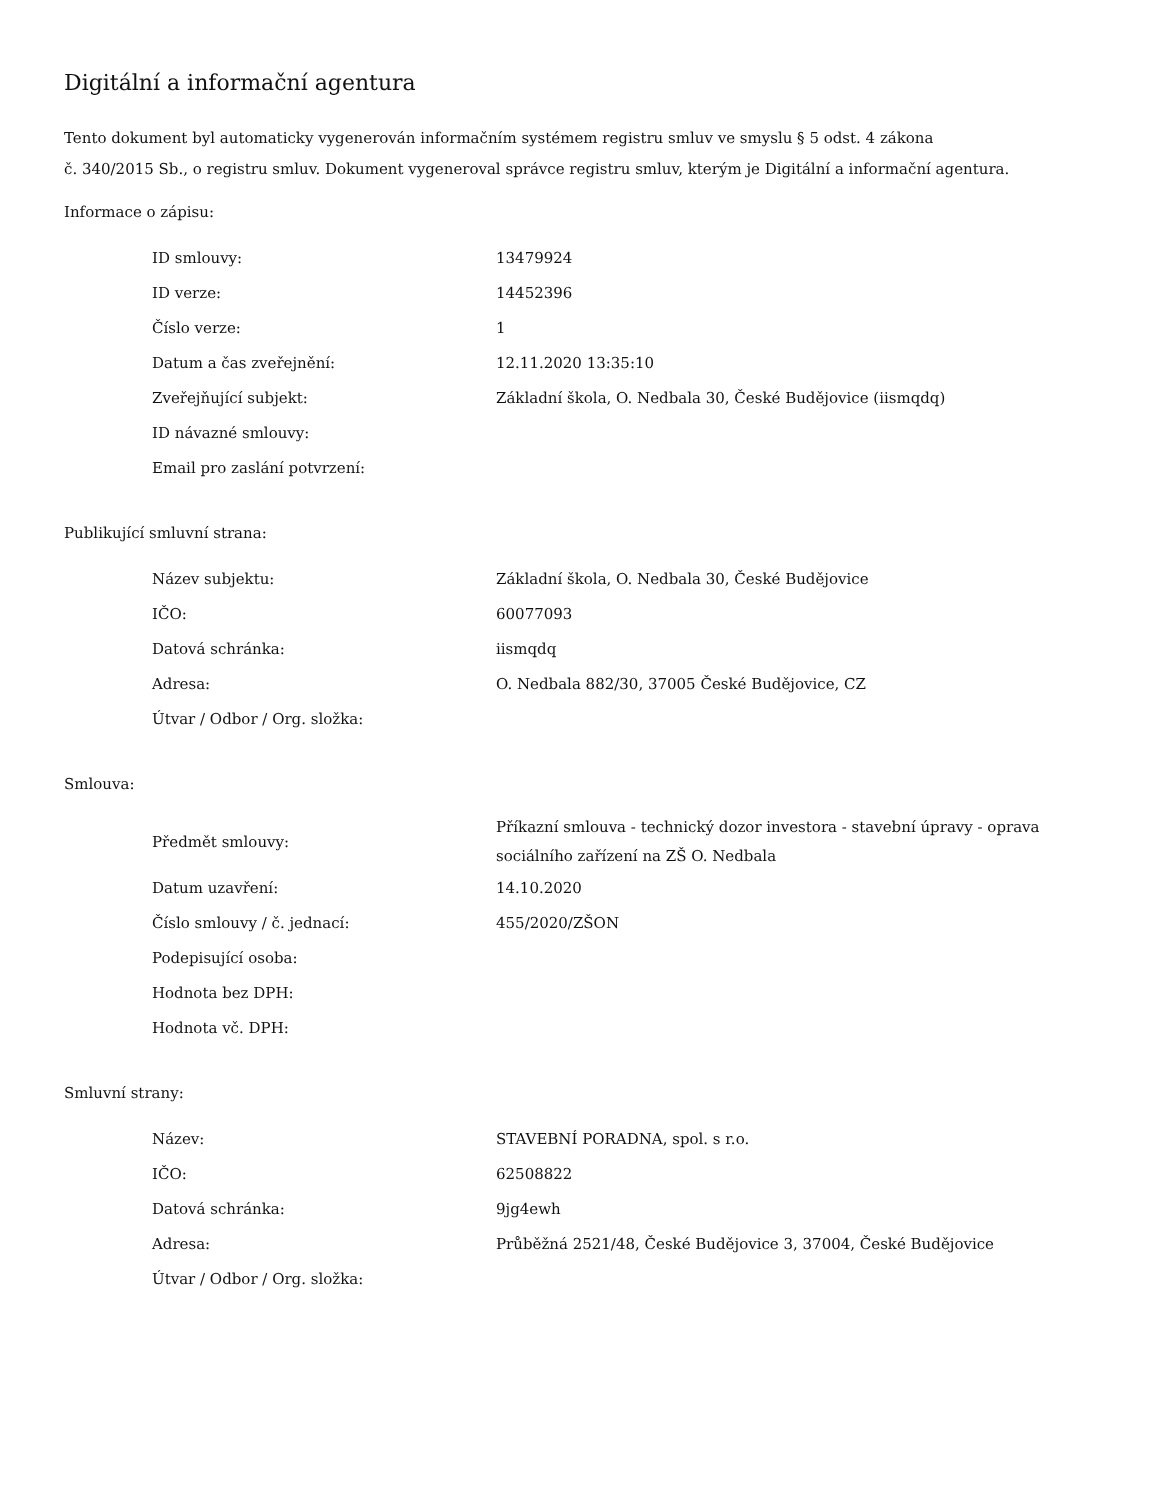Digitální a informační agentura
Tento dokument byl automaticky vygenerován informačním systémem registru smluv ve smyslu § 5 odst. 4 zákona
č. 340/2015 Sb., o registru smluv. Dokument vygeneroval správce registru smluv, kterým je Digitální a informační agentura.
Informace o zápisu:
| ID smlouvy: | 13479924 |
| ID verze: | 14452396 |
| Číslo verze: | 1 |
| Datum a čas zveřejnění: | 12.11.2020 13:35:10 |
| Zveřejňující subjekt: | Základní škola, O. Nedbala 30, České Budějovice (iismqdq) |
| ID návazné smlouvy: | |
| Email pro zaslání potvrzení: | |
Publikující smluvní strana:
| Název subjektu: | Základní škola, O. Nedbala 30, České Budějovice |
| IČO: | 60077093 |
| Datová schránka: | iismqdq |
| Adresa: | O. Nedbala 882/30, 37005 České Budějovice, CZ |
| Útvar / Odbor / Org. složka: | |
Smlouva:
| Předmět smlouvy: | Příkazní smlouva - technický dozor investora - stavební úpravy - oprava sociálního zařízení na ZŠ O. Nedbala |
| Datum uzavření: | 14.10.2020 |
| Číslo smlouvy / č. jednací: | 455/2020/ZŠON |
| Podepisující osoba: | |
| Hodnota bez DPH: | |
| Hodnota vč. DPH: | |
Smluvní strany:
| Název: | STAVEBNÍ PORADNA, spol. s r.o. |
| IČO: | 62508822 |
| Datová schránka: | 9jg4ewh |
| Adresa: | Průběžná 2521/48, České Budějovice 3, 37004, České Budějovice |
| Útvar / Odbor / Org. složka: | |